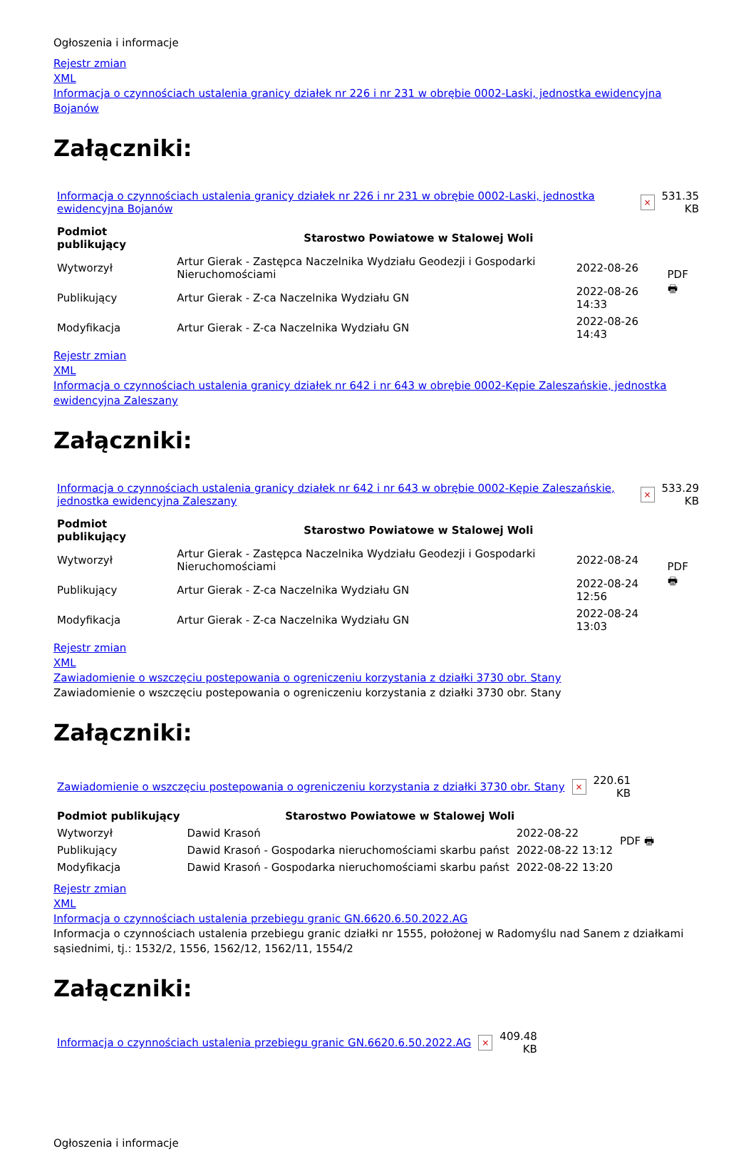Ogłoszenia i informacje
Rejestr zmian
XML
Informacja o czynnościach ustalenia granicy działek nr 226 i nr 231 w obrębie 0002-Laski, jednostka ewidencyjna Bojanów
Załączniki:
| Informacja o czynnościach ustalenia granicy działek nr 226 i nr 231 w obrębie 0002-Laski, jednostka ewidencyjna Bojanów | × | 531.35 KB |
| Podmiot publikujący | Starostwo Powiatowe w Stalowej Woli | | PDF 🖶 |
| Wytworzył | Artur Gierak - Zastępca Naczelnika Wydziału Geodezji i Gospodarki Nieruchomościami | 2022-08-26 | |
| Publikujący | Artur Gierak - Z-ca Naczelnika Wydziału GN | 2022-08-26 14:33 | |
| Modyfikacja | Artur Gierak - Z-ca Naczelnika Wydziału GN | 2022-08-26 14:43 | |
Rejestr zmian
XML
Informacja o czynnościach ustalenia granicy działek nr 642 i nr 643 w obrębie 0002-Kępie Zaleszańskie, jednostka ewidencyjna Zaleszany
Załączniki:
| Informacja o czynnościach ustalenia granicy działek nr 642 i nr 643 w obrębie 0002-Kępie Zaleszańskie, jednostka ewidencyjna Zaleszany | × | 533.29 KB |
| Podmiot publikujący | Starostwo Powiatowe w Stalowej Woli | | PDF 🖶 |
| Wytworzył | Artur Gierak - Zastępca Naczelnika Wydziału Geodezji i Gospodarki Nieruchomościami | 2022-08-24 | |
| Publikujący | Artur Gierak - Z-ca Naczelnika Wydziału GN | 2022-08-24 12:56 | |
| Modyfikacja | Artur Gierak - Z-ca Naczelnika Wydziału GN | 2022-08-24 13:03 | |
Rejestr zmian
XML
Zawiadomienie o wszczęciu postepowania o ogreniczeniu korzystania z działki 3730 obr. Stany
Zawiadomienie o wszczęciu postepowania o ogreniczeniu korzystania z działki 3730 obr. Stany
Załączniki:
| Zawiadomienie o wszczęciu postepowania o ogreniczeniu korzystania z działki 3730 obr. Stany | × | 220.61 KB |
| Podmiot publikujący | Starostwo Powiatowe w Stalowej Woli | | PDF 🖶 |
| Wytworzył | Dawid Krasoń | 2022-08-22 | |
| Publikujący | Dawid Krasoń - Gospodarka nieruchomościami skarbu państ | 2022-08-22 13:12 | |
| Modyfikacja | Dawid Krasoń - Gospodarka nieruchomościami skarbu państ | 2022-08-22 13:20 | |
Rejestr zmian
XML
Informacja o czynnościach ustalenia przebiegu granic GN.6620.6.50.2022.AG
Informacja o czynnościach ustalenia przebiegu granic działki nr 1555, położonej w Radomyślu nad Sanem z działkami sąsiednimi, tj.: 1532/2, 1556, 1562/12, 1562/11, 1554/2
Załączniki:
| Informacja o czynnościach ustalenia przebiegu granic GN.6620.6.50.2022.AG | × | 409.48 KB |
Ogłoszenia i informacje